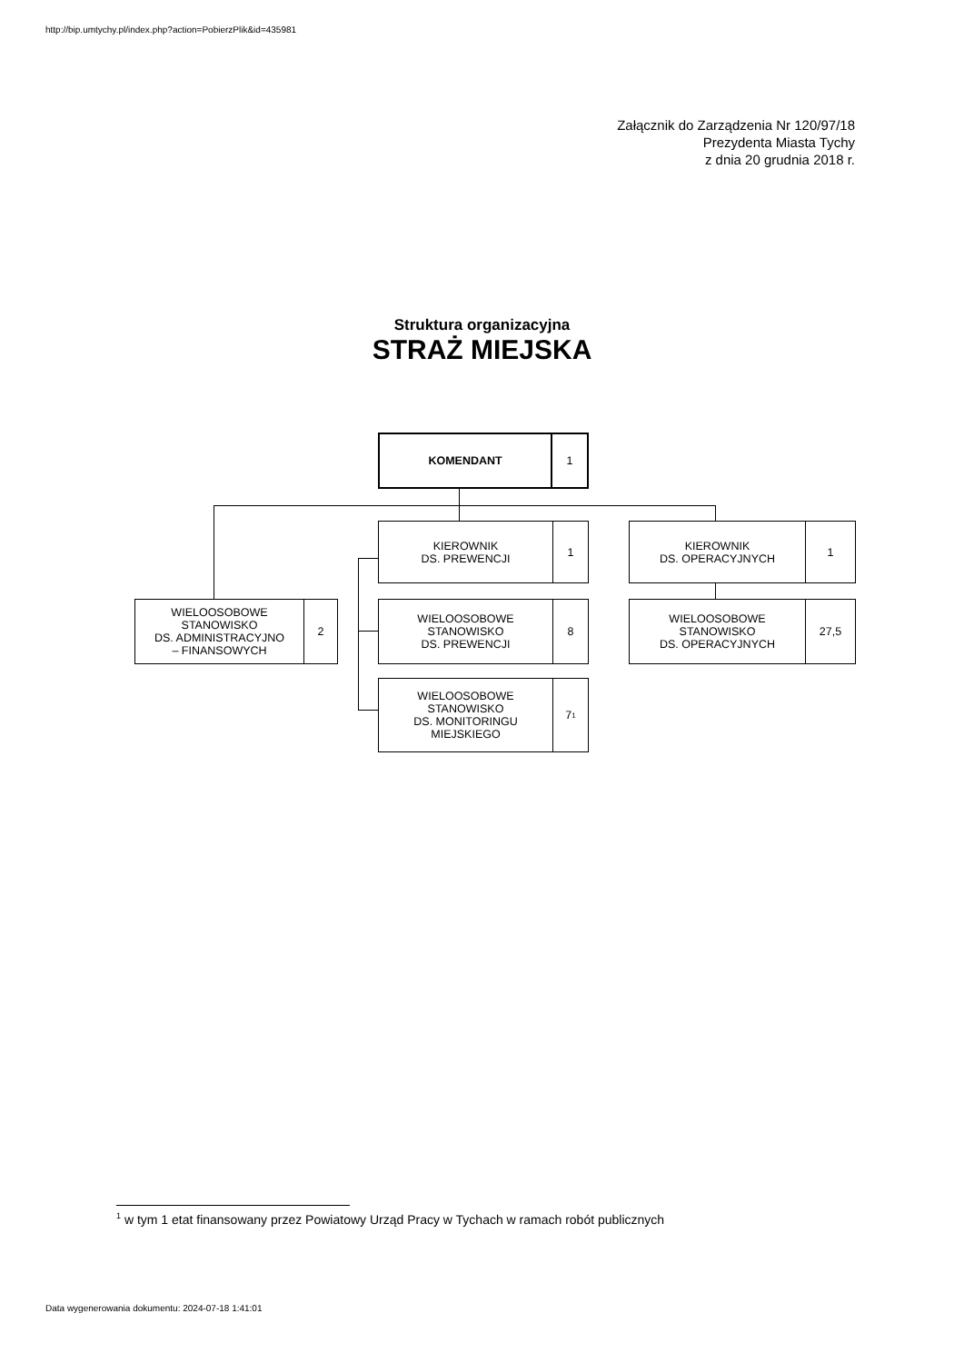http://bip.umtychy.pl/index.php?action=PobierzPlik&id=435981
Załącznik do Zarządzenia Nr 120/97/18
Prezydenta Miasta Tychy
z dnia 20 grudnia 2018 r.
Struktura organizacyjna
STRAŻ MIEJSKA
KOMENDANT 1
KIEROWNIK
DS. PREWENCJI
1
KIEROWNIK
DS. OPERACYJNYCH
1
WIELOOSOBOWE
STANOWISKO
DS. ADMINISTRACYJNO
– FINANSOWYCH
2
WIELOOSOBOWE
STANOWISKO
DS. PREWENCJI
8
WIELOOSOBOWE
STANOWISKO
DS. OPERACYJNYCH
27,5
WIELOOSOBOWE
STANOWISKO
DS. MONITORINGU
MIEJSKIEGO
7<sup>1</sup>
<sup>1</sup> w tym 1 etat finansowany przez Powiatowy Urząd Pracy w Tychach w ramach robót publicznych
Data wygenerowania dokumentu: 2024-07-18 1:41:01